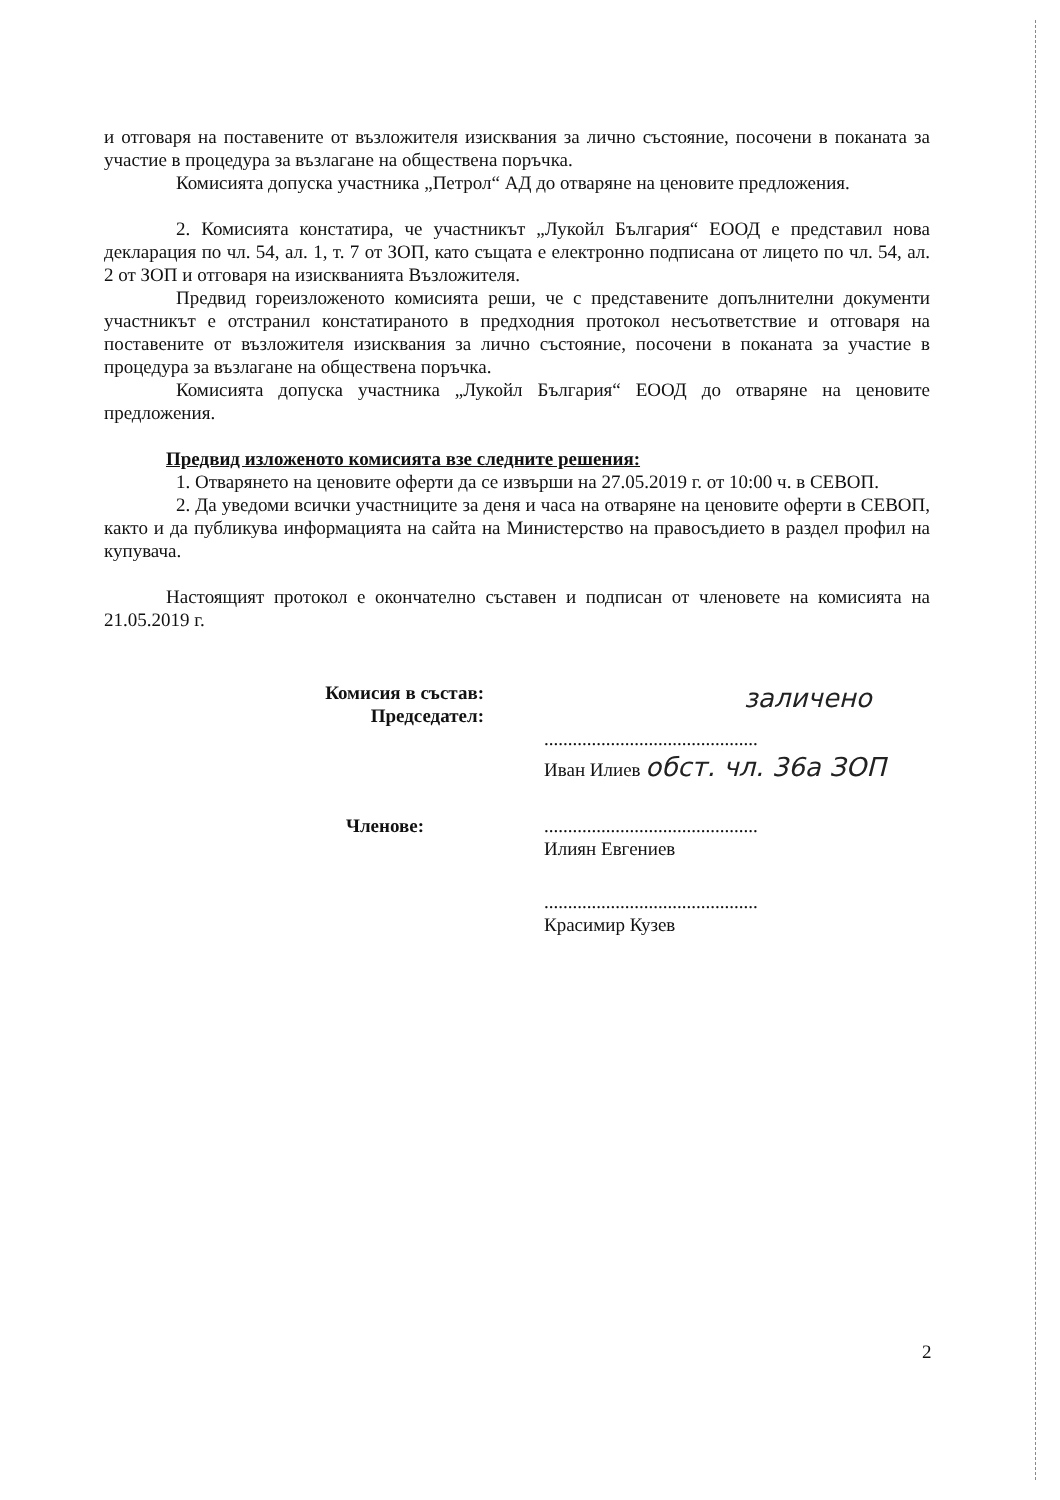и отговаря на поставените от възложителя изисквания за лично състояние, посочени в поканата за участие в процедура за възлагане на обществена поръчка.
Комисията допуска участника „Петрол“ АД до отваряне на ценовите предложения.
2. Комисията констатира, че участникът „Лукойл България“ ЕООД е представил нова декларация по чл. 54, ал. 1, т. 7 от ЗОП, като същата е електронно подписана от лицето по чл. 54, ал. 2 от ЗОП и отговаря на изискванията Възложителя.
Предвид гореизложеното комисията реши, че с представените допълнителни документи участникът е отстранил констатираното в предходния протокол несъответствие и отговаря на поставените от възложителя изисквания за лично състояние, посочени в поканата за участие в процедура за възлагане на обществена поръчка.
Комисията допуска участника „Лукойл България“ ЕООД до отваряне на ценовите предложения.
Предвид изложеното комисията взе следните решения:
1. Отварянето на ценовите оферти да се извърши на 27.05.2019 г. от 10:00 ч. в СЕВОП.
2. Да уведоми всички участниците за деня и часа на отваряне на ценовите оферти в СЕВОП, както и да публикува информацията на сайта на Министерство на правосъдието в раздел профил на купувача.
Настоящият протокол е окончателно съставен и подписан от членовете на комисията на 21.05.2019 г.
Комисия в състав:
Председател:
заличено
.............................................
Иван Илиев обст. чл. 36а ЗОП
Членове:
.............................................
Илиян Евгениев
.............................................
Красимир Кузев
2